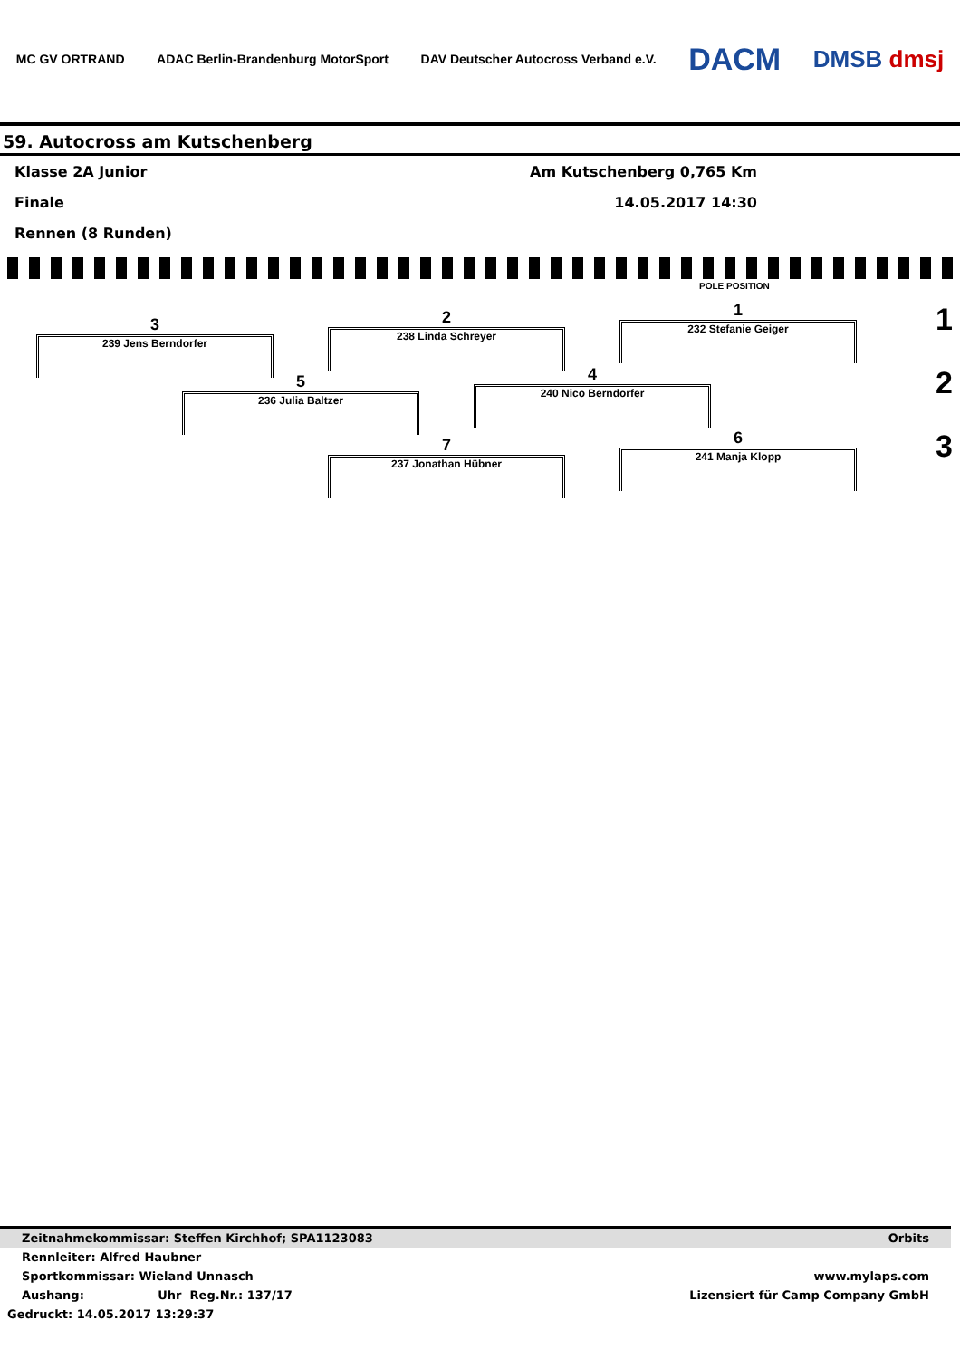MC GV ORTRAND ADAC Berlin-Brandenburg MotorSport DAV Deutscher Autocross Verband e.V. DACM DMSB dmsj
59. Autocross am Kutschenberg
Klasse 2A Junior Am Kutschenberg 0,765 Km
Finale 14.05.2017 14:30
Rennen (8 Runden)
POLE POSITION
1
232 Stefanie Geiger
2
238 Linda Schreyer
3
239 Jens Berndorfer
4
240 Nico Berndorfer
5
236 Julia Baltzer
6
241 Manja Klopp
7
237 Jonathan Hübner
1
2
3
Zeitnahmekommissar: Steffen Kirchhof; SPA1123083 Orbits
Rennleiter: Alfred Haubner
Sportkommissar: Wieland Unnasch www.mylaps.com
Aushang: Uhr Reg.Nr.: 137/17 Lizensiert für Camp Company GmbH
Gedruckt: 14.05.2017 13:29:37